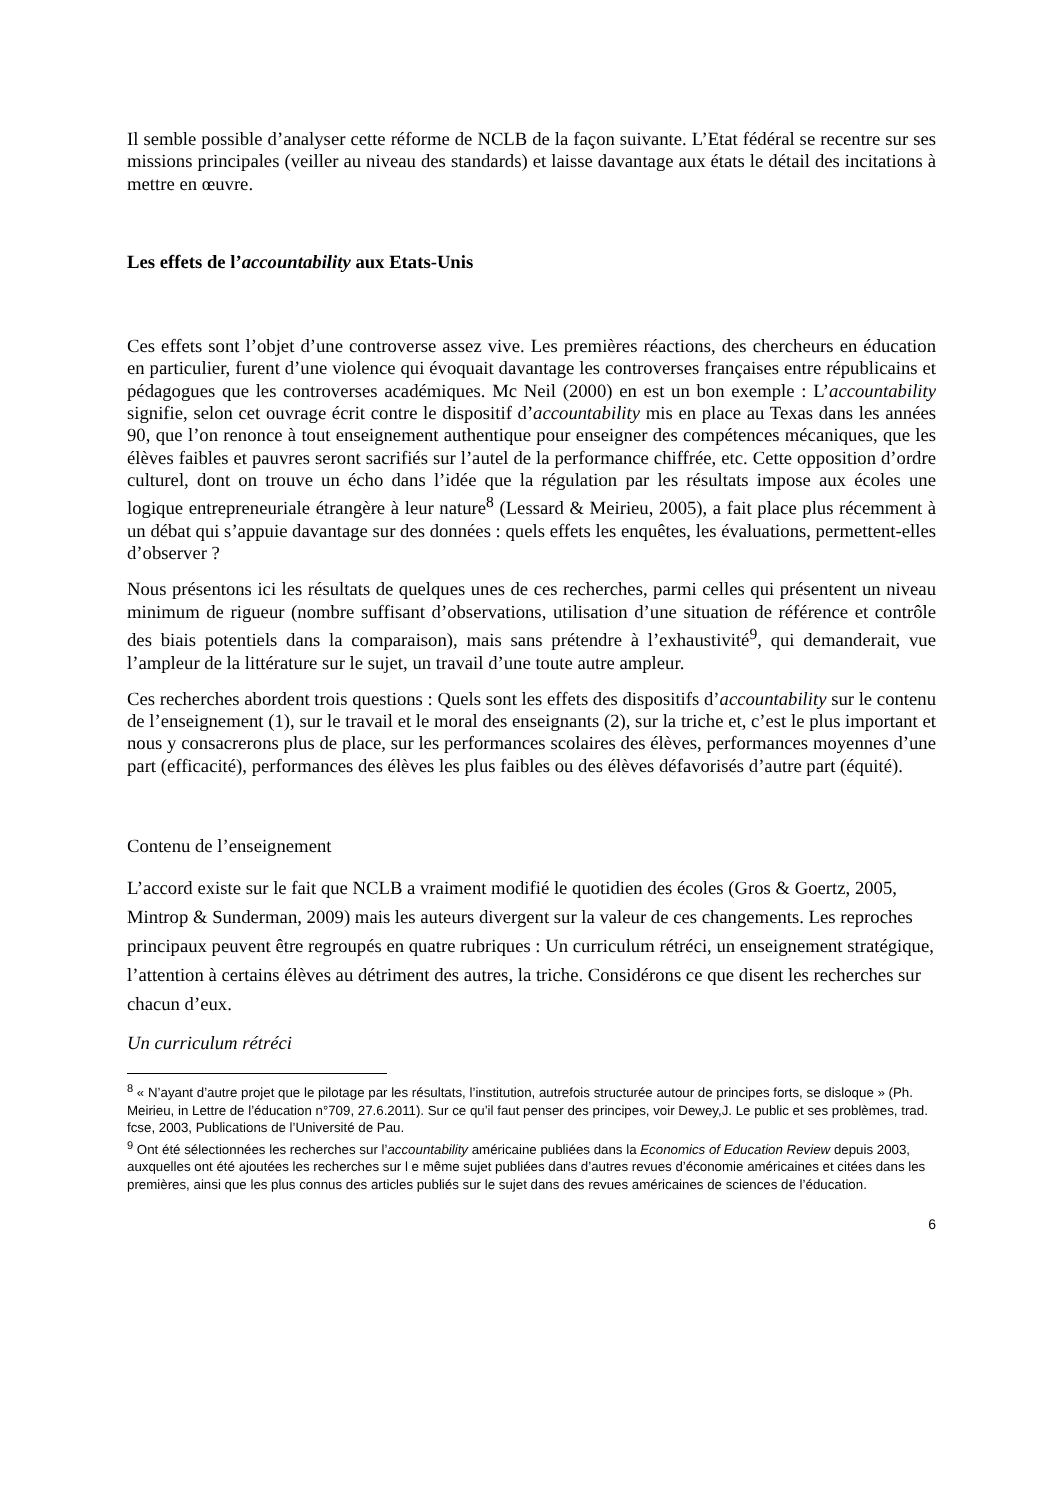Il semble possible d’analyser cette réforme de NCLB de la façon suivante. L’Etat fédéral se recentre sur ses missions principales (veiller au niveau des standards) et laisse davantage aux états le détail des incitations à mettre en œuvre.
Les effets de l’accountability aux Etats-Unis
Ces effets sont l’objet d’une controverse assez vive. Les premières réactions, des chercheurs en éducation en particulier, furent d’une violence qui évoquait davantage les controverses françaises entre républicains et pédagogues que les controverses académiques. Mc Neil (2000) en est un bon exemple : L’accountability signifie, selon cet ouvrage écrit contre le dispositif d’accountability mis en place au Texas dans les années 90, que l’on renonce à tout enseignement authentique pour enseigner des compétences mécaniques, que les élèves faibles et pauvres seront sacrifiés sur l’autel de la performance chiffrée, etc. Cette opposition d’ordre culturel, dont on trouve un écho dans l’idée que la régulation par les résultats impose aux écoles une logique entrepreneuriale étrangère à leur nature<sup>8</sup> (Lessard & Meirieu, 2005), a fait place plus récemment à un débat qui s’appuie davantage sur des données : quels effets les enquêtes, les évaluations, permettent-elles d’observer ?
Nous présentons ici les résultats de quelques unes de ces recherches, parmi celles qui présentent un niveau minimum de rigueur (nombre suffisant d’observations, utilisation d’une situation de référence et contrôle des biais potentiels dans la comparaison), mais sans prétendre à l’exhaustivité<sup>9</sup>, qui demanderait, vue l’ampleur de la littérature sur le sujet, un travail d’une toute autre ampleur.
Ces recherches abordent trois questions : Quels sont les effets des dispositifs d’accountability sur le contenu de l’enseignement (1), sur le travail et le moral des enseignants (2), sur la triche et, c’est le plus important et nous y consacrerons plus de place, sur les performances scolaires des élèves, performances moyennes d’une part (efficacité), performances des élèves les plus faibles ou des élèves défavorisés d’autre part (équité).
Contenu de l’enseignement
L’accord existe sur le fait que NCLB a vraiment modifié le quotidien des écoles (Gros & Goertz, 2005, Mintrop & Sunderman, 2009) mais les auteurs divergent sur la valeur de ces changements. Les reproches principaux peuvent être regroupés en quatre rubriques : Un curriculum rétréci, un enseignement stratégique, l’attention à certains élèves au détriment des autres, la triche. Considérons ce que disent les recherches sur chacun d’eux.
Un curriculum rétréci
<sup>8</sup> « N’ayant d’autre projet que le pilotage par les résultats, l’institution, autrefois structurée autour de principes forts, se disloque » (Ph. Meirieu, in Lettre de l’éducation n°709, 27.6.2011). Sur ce qu’il faut penser des principes, voir Dewey,J. Le public et ses problèmes, trad. fcse, 2003, Publications de l’Université de Pau.
<sup>9</sup> Ont été sélectionnées les recherches sur l’accountability américaine publiées dans la Economics of Education Review depuis 2003, auxquelles ont été ajoutées les recherches sur l e même sujet publiées dans d’autres revues d’économie américaines et citées dans les premières, ainsi que les plus connus des articles publiés sur le sujet dans des revues américaines de sciences de l’éducation.
6